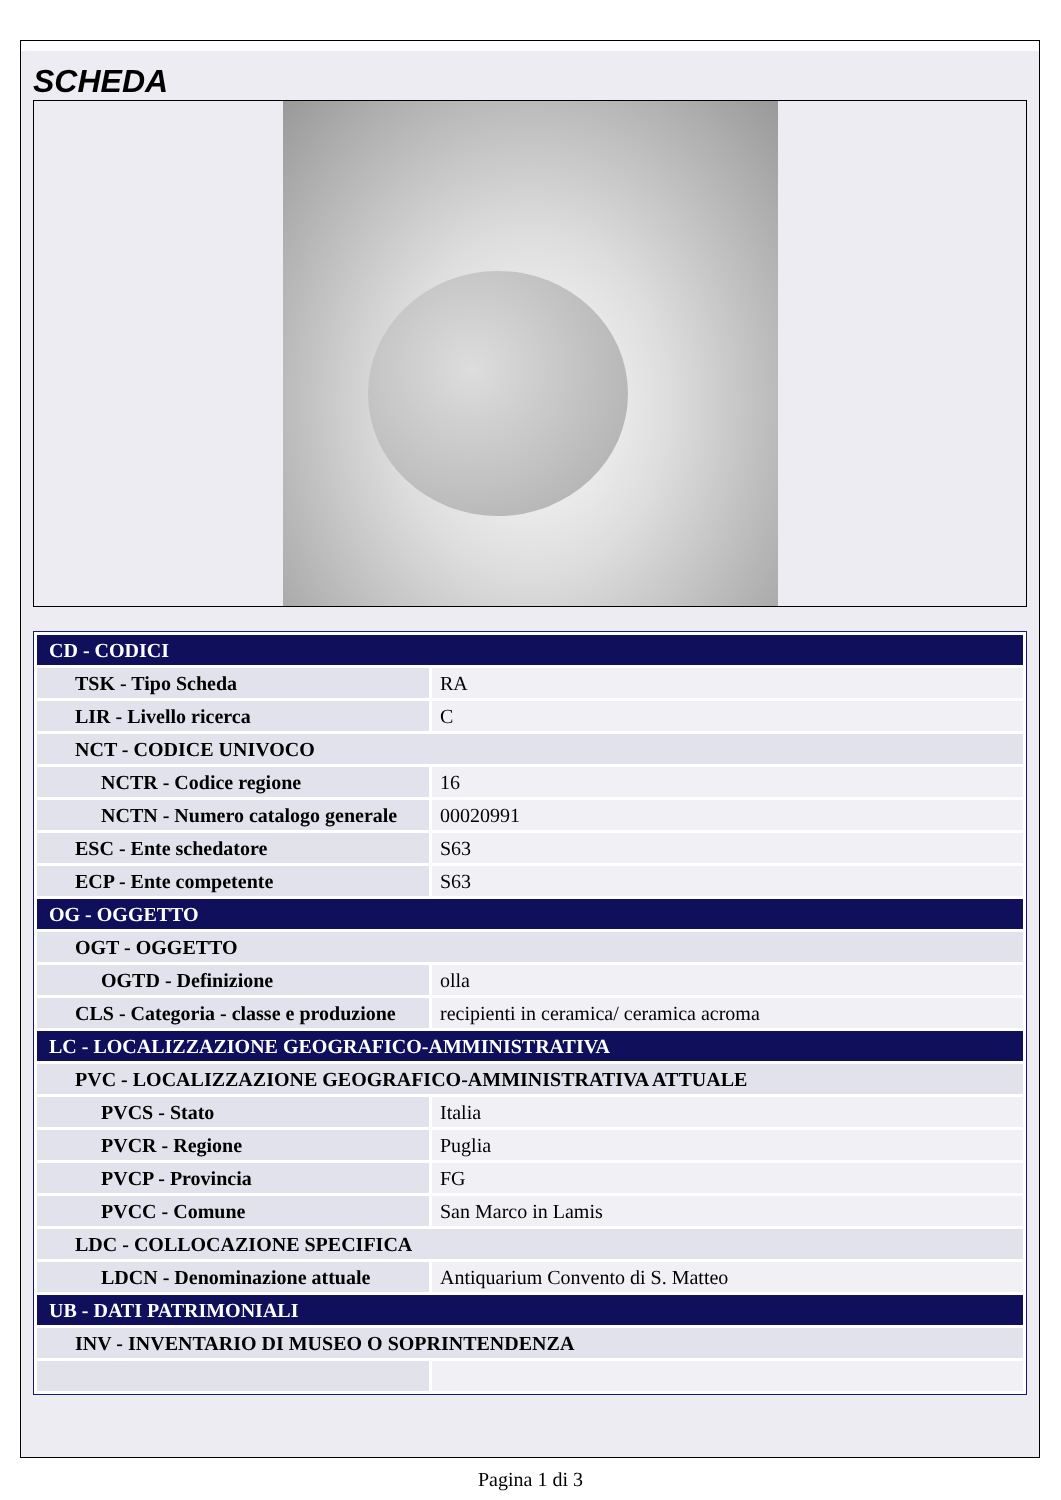SCHEDA
| CD - CODICI | |
| TSK - Tipo Scheda | RA |
| LIR - Livello ricerca | C |
| NCT - CODICE UNIVOCO | |
| NCTR - Codice regione | 16 |
| NCTN - Numero catalogo generale | 00020991 |
| ESC - Ente schedatore | S63 |
| ECP - Ente competente | S63 |
| OG - OGGETTO | |
| OGT - OGGETTO | |
| OGTD - Definizione | olla |
| CLS - Categoria - classe e produzione | recipienti in ceramica/ ceramica acroma |
| LC - LOCALIZZAZIONE GEOGRAFICO-AMMINISTRATIVA | |
| PVC - LOCALIZZAZIONE GEOGRAFICO-AMMINISTRATIVA ATTUALE | |
| PVCS - Stato | Italia |
| PVCR - Regione | Puglia |
| PVCP - Provincia | FG |
| PVCC - Comune | San Marco in Lamis |
| LDC - COLLOCAZIONE SPECIFICA | |
| LDCN - Denominazione attuale | Antiquarium Convento di S. Matteo |
| UB - DATI PATRIMONIALI | |
| INV - INVENTARIO DI MUSEO O SOPRINTENDENZA | |
Pagina 1 di 3